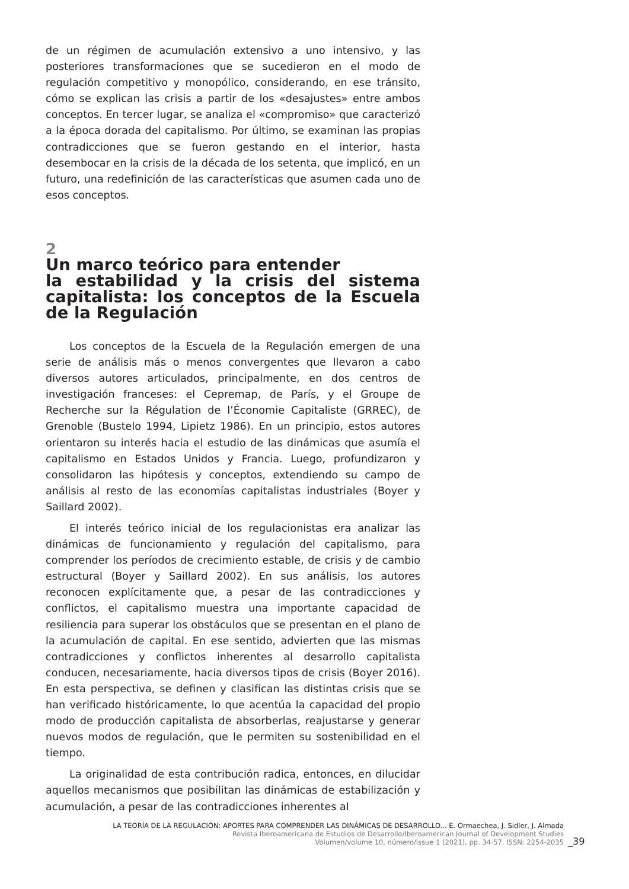de un régimen de acumulación extensivo a uno intensivo, y las posteriores transformaciones que se sucedieron en el modo de regulación competitivo y monopólico, considerando, en ese tránsito, cómo se explican las crisis a partir de los «desajustes» entre ambos conceptos. En tercer lugar, se analiza el «compromiso» que caracterizó a la época dorada del capitalismo. Por último, se examinan las propias contradicciones que se fueron gestando en el interior, hasta desembocar en la crisis de la década de los setenta, que implicó, en un futuro, una redefinición de las características que asumen cada uno de esos conceptos.
2
Un marco teórico para entender
la estabilidad y la crisis del sistema capitalista: los conceptos de la Escuela de la Regulación
Los conceptos de la Escuela de la Regulación emergen de una serie de análisis más o menos convergentes que llevaron a cabo diversos autores articulados, principalmente, en dos centros de investigación franceses: el Cepremap, de París, y el Groupe de Recherche sur la Régulation de l’Économie Capitaliste (GRREC), de Grenoble (Bustelo 1994, Lipietz 1986). En un principio, estos autores orientaron su interés hacia el estudio de las dinámicas que asumía el capitalismo en Estados Unidos y Francia. Luego, profundizaron y consolidaron las hipótesis y conceptos, extendiendo su campo de análisis al resto de las economías capitalistas industriales (Boyer y Saillard 2002).
El interés teórico inicial de los regulacionistas era analizar las dinámicas de funcionamiento y regulación del capitalismo, para comprender los períodos de crecimiento estable, de crisis y de cambio estructural (Boyer y Saillard 2002). En sus análisis, los autores reconocen explícitamente que, a pesar de las contradicciones y conflictos, el capitalismo muestra una importante capacidad de resiliencia para superar los obstáculos que se presentan en el plano de la acumulación de capital. En ese sentido, advierten que las mismas contradicciones y conflictos inherentes al desarrollo capitalista conducen, necesariamente, hacia diversos tipos de crisis (Boyer 2016). En esta perspectiva, se definen y clasifican las distintas crisis que se han verificado históricamente, lo que acentúa la capacidad del propio modo de producción capitalista de absorberlas, reajustarse y generar nuevos modos de regulación, que le permiten su sostenibilidad en el tiempo.
La originalidad de esta contribución radica, entonces, en dilucidar aquellos mecanismos que posibilitan las dinámicas de estabilización y acumulación, a pesar de las contradicciones inherentes al
LA TEORÍA DE LA REGULACIÓN: APORTES PARA COMPRENDER LAS DINÁMICAS DE DESARROLLO... E. Ormaechea, J. Sidler, J. Almada
Revista Iberoamericana de Estudios de Desarrollo/Iberoamerican Journal of Development Studies
Volumen/volume 10, número/issue 1 (2021), pp. 34-57. ISSN: 2254-2035
_39